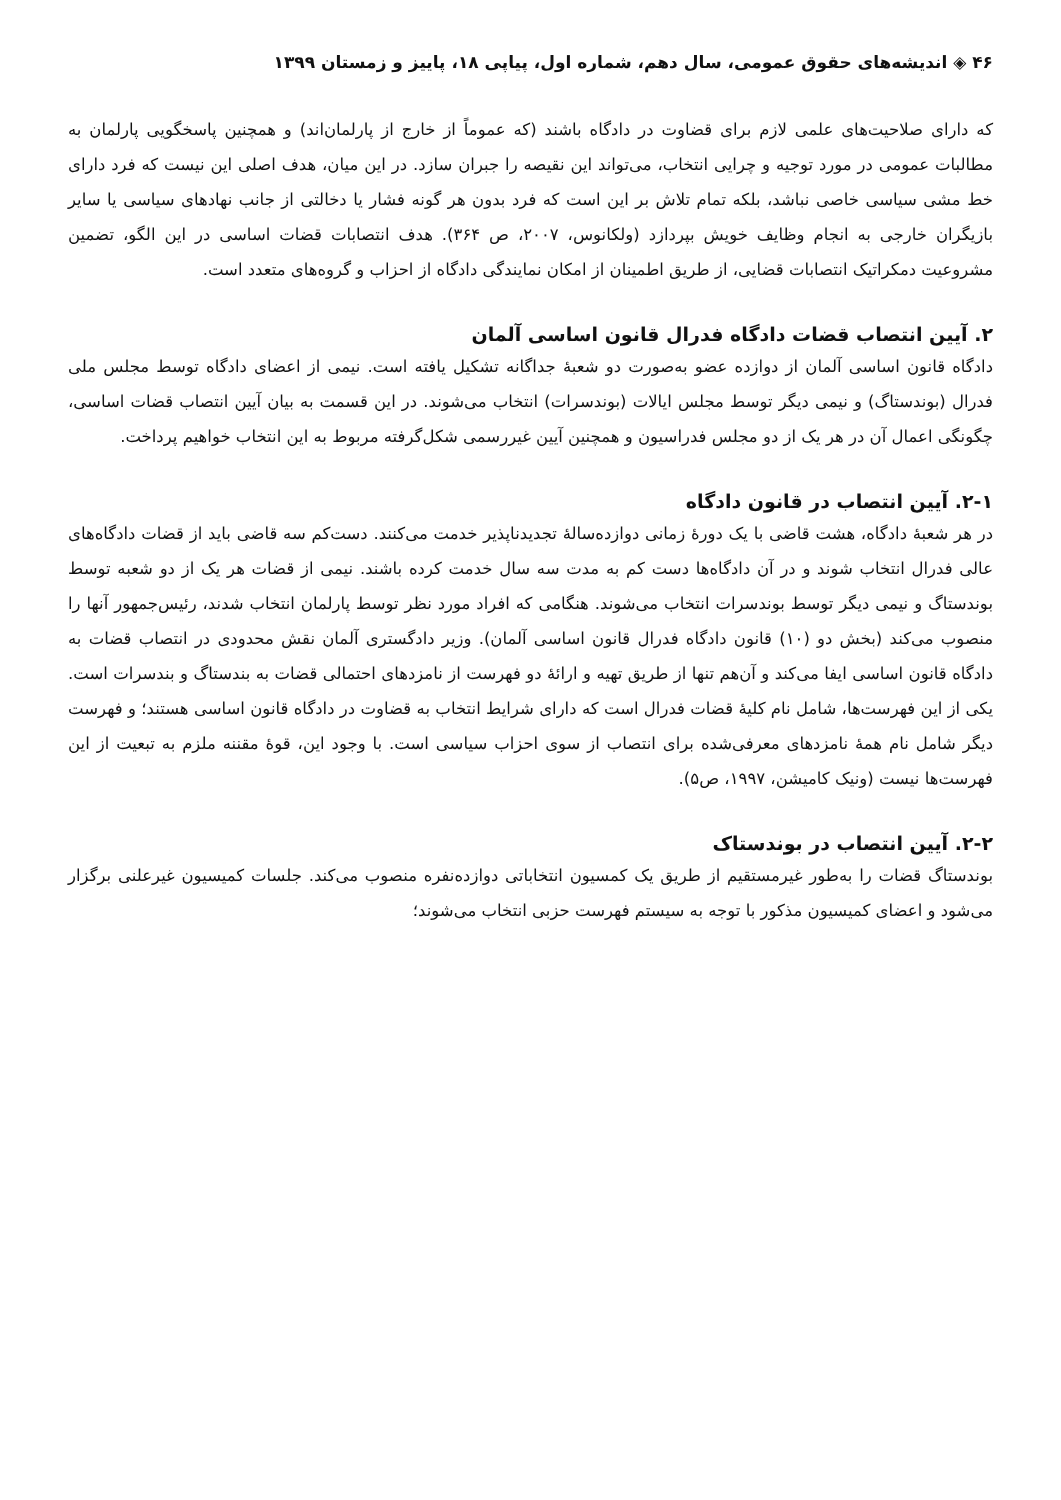۴۶ ◈ اندیشه‌های حقوق عمومی، سال دهم، شماره اول، پیاپی ۱۸، پاییز و زمستان ۱۳۹۹
که دارای صلاحیت‌های علمی لازم برای قضاوت در دادگاه باشند (که عموماً از خارج از پارلمان‌اند) و همچنین پاسخگویی پارلمان به مطالبات عمومی در مورد توجیه و چرایی انتخاب، می‌تواند این نقیصه را جبران سازد. در این میان، هدف اصلی این نیست که فرد دارای خط مشی سیاسی خاصی نباشد، بلکه تمام تلاش بر این است که فرد بدون هر گونه فشار یا دخالتی از جانب نهادهای سیاسی یا سایر بازیگران خارجی به انجام وظایف خویش بپردازد (ولکانوس، ۲۰۰۷، ص ۳۶۴). هدف انتصابات قضات اساسی در این الگو، تضمین مشروعیت دمکراتیک انتصابات قضایی، از طریق اطمینان از امکان نمایندگی دادگاه از احزاب و گروه‌های متعدد است.
۲. آیین انتصاب قضات دادگاه فدرال قانون اساسی آلمان
دادگاه قانون اساسی آلمان از دوازده عضو به‌صورت دو شعبهٔ جداگانه تشکیل یافته است. نیمی از اعضای دادگاه توسط مجلس ملی فدرال (بوندستاگ) و نیمی دیگر توسط مجلس ایالات (بوندسرات) انتخاب می‌شوند. در این قسمت به بیان آیین انتصاب قضات اساسی، چگونگی اعمال آن در هر یک از دو مجلس فدراسیون و همچنین آیین غیررسمی شکل‌گرفته مربوط به این انتخاب خواهیم پرداخت.
۲-۱. آیین انتصاب در قانون دادگاه
در هر شعبهٔ دادگاه، هشت قاضی با یک دورهٔ زمانی دوازده‌سالهٔ تجدیدناپذیر خدمت می‌کنند. دست‌کم سه قاضی باید از قضات دادگاه‌های عالی فدرال انتخاب شوند و در آن دادگاه‌ها دست کم به مدت سه سال خدمت کرده باشند. نیمی از قضات هر یک از دو شعبه توسط بوندستاگ و نیمی دیگر توسط بوندسرات انتخاب می‌شوند. هنگامی که افراد مورد نظر توسط پارلمان انتخاب شدند، رئیس‌جمهور آنها را منصوب می‌کند (بخش دو (۱۰) قانون دادگاه فدرال قانون اساسی آلمان). وزیر دادگستری آلمان نقش محدودی در انتصاب قضات به دادگاه قانون اساسی ایفا می‌کند و آن‌هم تنها از طریق تهیه و ارائهٔ دو فهرست از نامزدهای احتمالی قضات به بندستاگ و بندسرات است. یکی از این فهرست‌ها، شامل نام کلیهٔ قضات فدرال است که دارای شرایط انتخاب به قضاوت در دادگاه قانون اساسی هستند؛ و فهرست دیگر شامل نام همهٔ نامزدهای معرفی‌شده برای انتصاب از سوی احزاب سیاسی است. با وجود این، قوهٔ مقننه ملزم به تبعیت از این فهرست‌ها نیست (ونیک کامیشن، ۱۹۹۷، ص۵).
۲-۲. آیین انتصاب در بوندستاک
بوندستاگ قضات را به‌طور غیرمستقیم از طریق یک کمسیون انتخاباتی دوازده‌نفره منصوب می‌کند. جلسات کمیسیون غیرعلنی برگزار می‌شود و اعضای کمیسیون مذکور با توجه به سیستم فهرست حزبی انتخاب می‌شوند؛